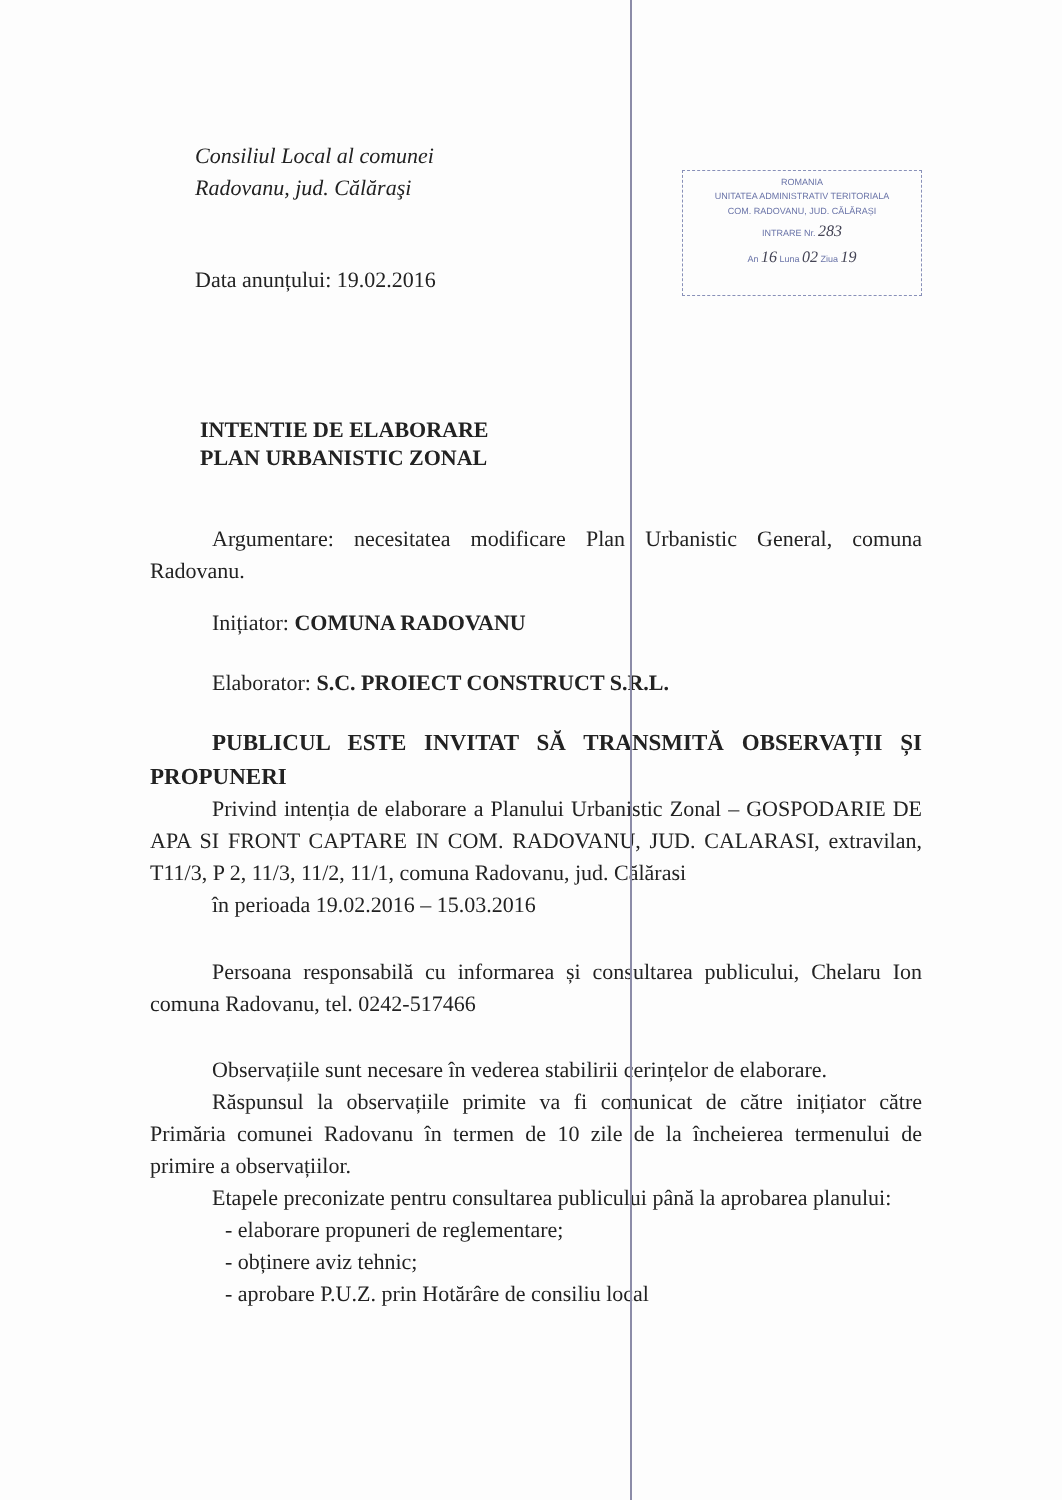Consiliul Local al comunei
Radovanu, jud. Călăraşi
Data anunțului: 19.02.2016
ROMANIA
UNITATEA ADMINISTRATIV TERITORIALA
COM. RADOVANU, JUD. CĂLĂRAȘI
INTRARE Nr. 283
An 16 Luna 02 Ziua 19
INTENTIE DE ELABORARE
PLAN URBANISTIC ZONAL
Argumentare: necesitatea modificare Plan Urbanistic General, comuna Radovanu.
Inițiator: COMUNA RADOVANU
Elaborator: S.C. PROIECT CONSTRUCT S.R.L.
PUBLICUL ESTE INVITAT SĂ TRANSMITĂ OBSERVAȚII ȘI PROPUNERI
Privind intenția de elaborare a Planului Urbanistic Zonal – GOSPODARIE DE APA SI FRONT CAPTARE IN COM. RADOVANU, JUD. CALARASI, extravilan, T11/3, P 2, 11/3, 11/2, 11/1, comuna Radovanu, jud. Călărasi
în perioada 19.02.2016 – 15.03.2016
Persoana responsabilă cu informarea și consultarea publicului, Chelaru Ion comuna Radovanu, tel. 0242-517466
Observațiile sunt necesare în vederea stabilirii cerințelor de elaborare.
Răspunsul la observațiile primite va fi comunicat de către inițiator către Primăria comunei Radovanu în termen de 10 zile de la încheierea termenului de primire a observațiilor.
Etapele preconizate pentru consultarea publicului până la aprobarea planului:
- elaborare propuneri de reglementare;
- obținere aviz tehnic;
- aprobare P.U.Z. prin Hotărâre de consiliu local